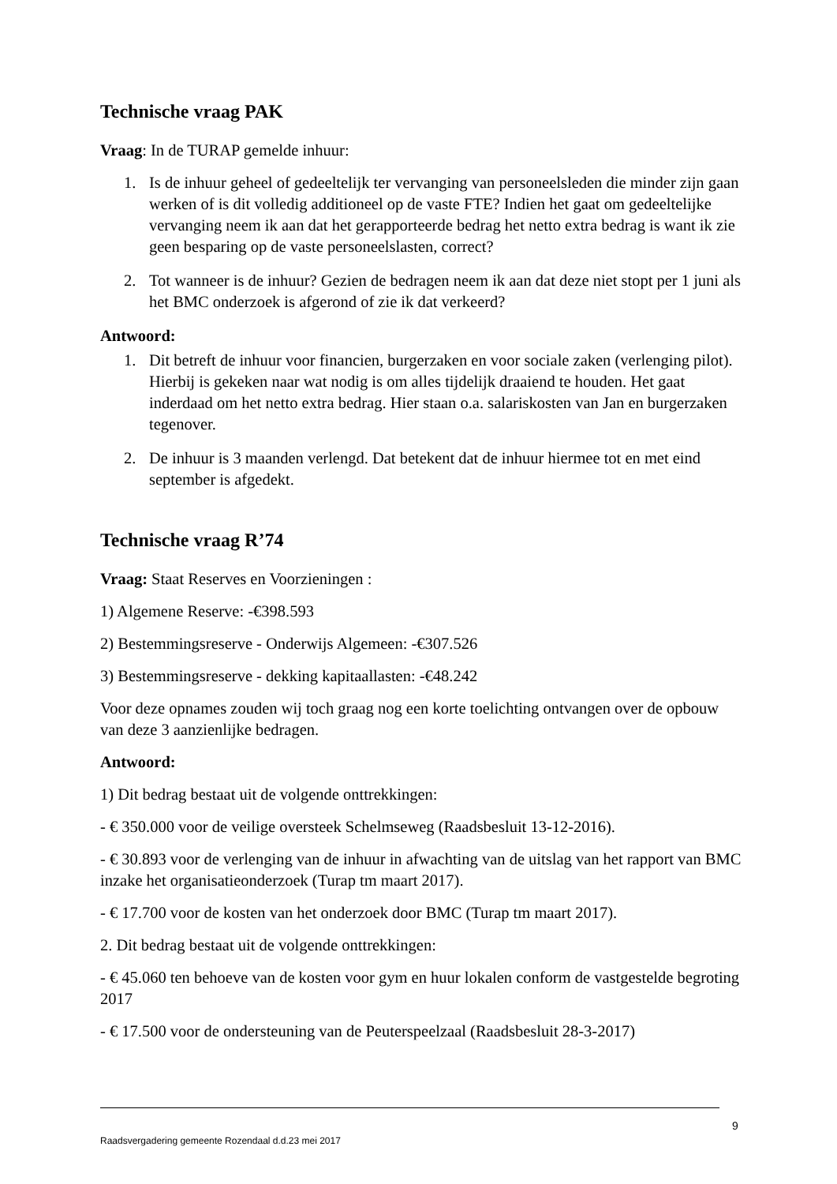Technische vraag PAK
Vraag: In de TURAP gemelde inhuur:
1. Is de inhuur geheel of gedeeltelijk ter vervanging van personeelsleden die minder zijn gaan werken of is dit volledig additioneel op de vaste FTE? Indien het gaat om gedeeltelijke vervanging neem ik aan dat het gerapporteerde bedrag het netto extra bedrag is want ik zie geen besparing op de vaste personeelslasten, correct?
2. Tot wanneer is de inhuur? Gezien de bedragen neem ik aan dat deze niet stopt per 1 juni als het BMC onderzoek is afgerond of zie ik dat verkeerd?
Antwoord:
1. Dit betreft de inhuur voor financien, burgerzaken en voor sociale zaken (verlenging pilot). Hierbij is gekeken naar wat nodig is om alles tijdelijk draaiend te houden. Het gaat inderdaad om het netto extra bedrag. Hier staan o.a. salariskosten van Jan en burgerzaken tegenover.
2. De inhuur is 3 maanden verlengd. Dat betekent dat de inhuur hiermee tot en met eind september is afgedekt.
Technische vraag R’74
Vraag: Staat Reserves en Voorzieningen :
1) Algemene Reserve: -€398.593
2) Bestemmingsreserve - Onderwijs Algemeen: -€307.526
3) Bestemmingsreserve - dekking kapitaallasten: -€48.242
Voor deze opnames zouden wij toch graag nog een korte toelichting ontvangen over de opbouw van deze 3 aanzienlijke bedragen.
Antwoord:
1) Dit bedrag bestaat uit de volgende onttrekkingen:
- € 350.000 voor de veilige oversteek Schelmseweg (Raadsbesluit 13-12-2016).
- € 30.893 voor de verlenging van de inhuur in afwachting van de uitslag van het rapport van BMC inzake het organisatieonderzoek (Turap tm maart 2017).
- € 17.700 voor de kosten van het onderzoek door BMC (Turap tm maart 2017).
2. Dit bedrag bestaat uit de volgende onttrekkingen:
- € 45.060 ten behoeve van de kosten voor gym en huur lokalen conform de vastgestelde begroting 2017
- € 17.500 voor de ondersteuning van de Peuterspeelzaal (Raadsbesluit 28-3-2017)
9
Raadsvergadering gemeente Rozendaal d.d.23 mei 2017